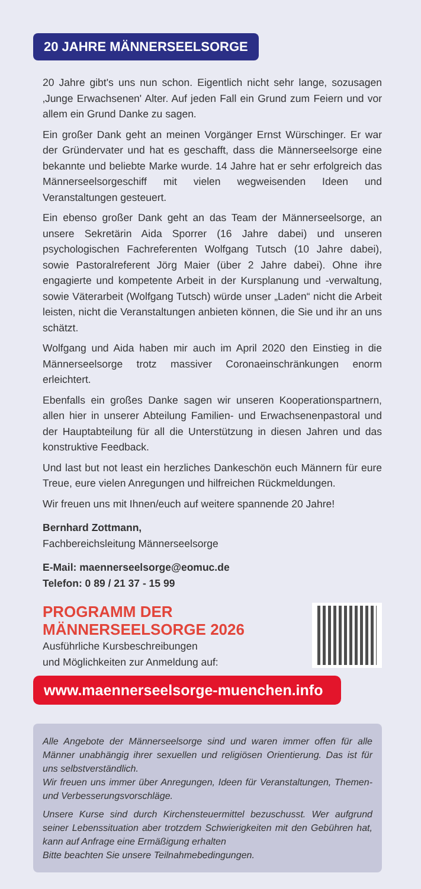20 JAHRE MÄNNERSEELSORGE
20 Jahre gibt's uns nun schon. Eigentlich nicht sehr lange, sozusagen ‚Junge Erwachsenen' Alter. Auf jeden Fall ein Grund zum Feiern und vor allem ein Grund Danke zu sagen.
Ein großer Dank geht an meinen Vorgänger Ernst Würschinger. Er war der Gründervater und hat es geschafft, dass die Männerseelsorge eine bekannte und beliebte Marke wurde. 14 Jahre hat er sehr erfolgreich das Männerseelsorgeschiff mit vielen wegweisenden Ideen und Veranstaltungen gesteuert.
Ein ebenso großer Dank geht an das Team der Männerseelsorge, an unsere Sekretärin Aida Sporrer (16 Jahre dabei) und unseren psychologischen Fachreferenten Wolfgang Tutsch (10 Jahre dabei), sowie Pastoralreferent Jörg Maier (über 2 Jahre dabei). Ohne ihre engagierte und kompetente Arbeit in der Kursplanung und -verwaltung, sowie Väterarbeit (Wolfgang Tutsch) würde unser „Laden“ nicht die Arbeit leisten, nicht die Veranstaltungen anbieten können, die Sie und ihr an uns schätzt.
Wolfgang und Aida haben mir auch im April 2020 den Einstieg in die Männerseelsorge trotz massiver Coronaeinschränkungen enorm erleichtert.
Ebenfalls ein großes Danke sagen wir unseren Kooperationspartnern, allen hier in unserer Abteilung Familien- und Erwachsenenpastoral und der Hauptabteilung für all die Unterstützung in diesen Jahren und das konstruktive Feedback.
Und last but not least ein herzliches Dankeschön euch Männern für eure Treue, eure vielen Anregungen und hilfreichen Rückmeldungen.
Wir freuen uns mit Ihnen/euch auf weitere spannende 20 Jahre!
Bernhard Zottmann,
Fachbereichsleitung Männerseelsorge
E-Mail: maennerseelsorge@eomuc.de
Telefon: 0 89 / 21 37 - 15 99
PROGRAMM DER
MÄNNERSEELSORGE 2026
Ausführliche Kursbeschreibungen
und Möglichkeiten zur Anmeldung auf:
www.maennerseelsorge-muenchen.info
Alle Angebote der Männerseelsorge sind und waren immer offen für alle Männer unabhängig ihrer sexuellen und religiösen Orientierung. Das ist für uns selbstverständlich.
Wir freuen uns immer über Anregungen, Ideen für Veranstaltungen, Themen- und Verbesserungsvorschläge.
Unsere Kurse sind durch Kirchensteuermittel bezuschusst. Wer aufgrund seiner Lebenssituation aber trotzdem Schwierigkeiten mit den Gebühren hat, kann auf Anfrage eine Ermäßigung erhalten
Bitte beachten Sie unsere Teilnahmebedingungen.